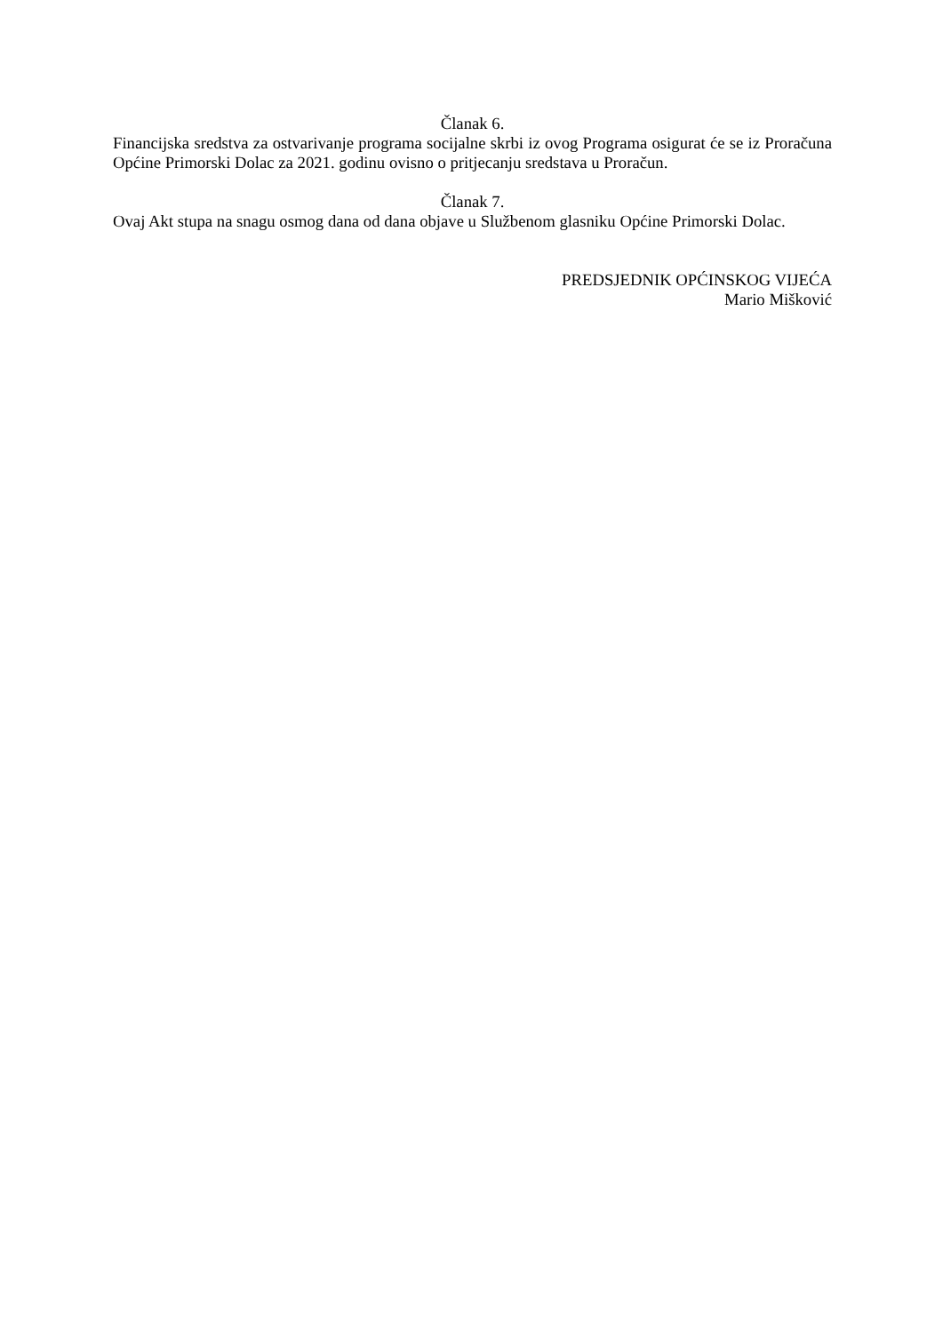Članak 6.
Financijska sredstva za ostvarivanje programa socijalne skrbi iz ovog Programa osigurat će se iz Proračuna Općine Primorski Dolac za 2021. godinu ovisno o pritjecanju sredstava u Proračun.
Članak 7.
Ovaj Akt stupa na snagu osmog dana od dana objave u Službenom glasniku Općine Primorski Dolac.
PREDSJEDNIK OPĆINSKOG VIJEĆA
Mario Mišković